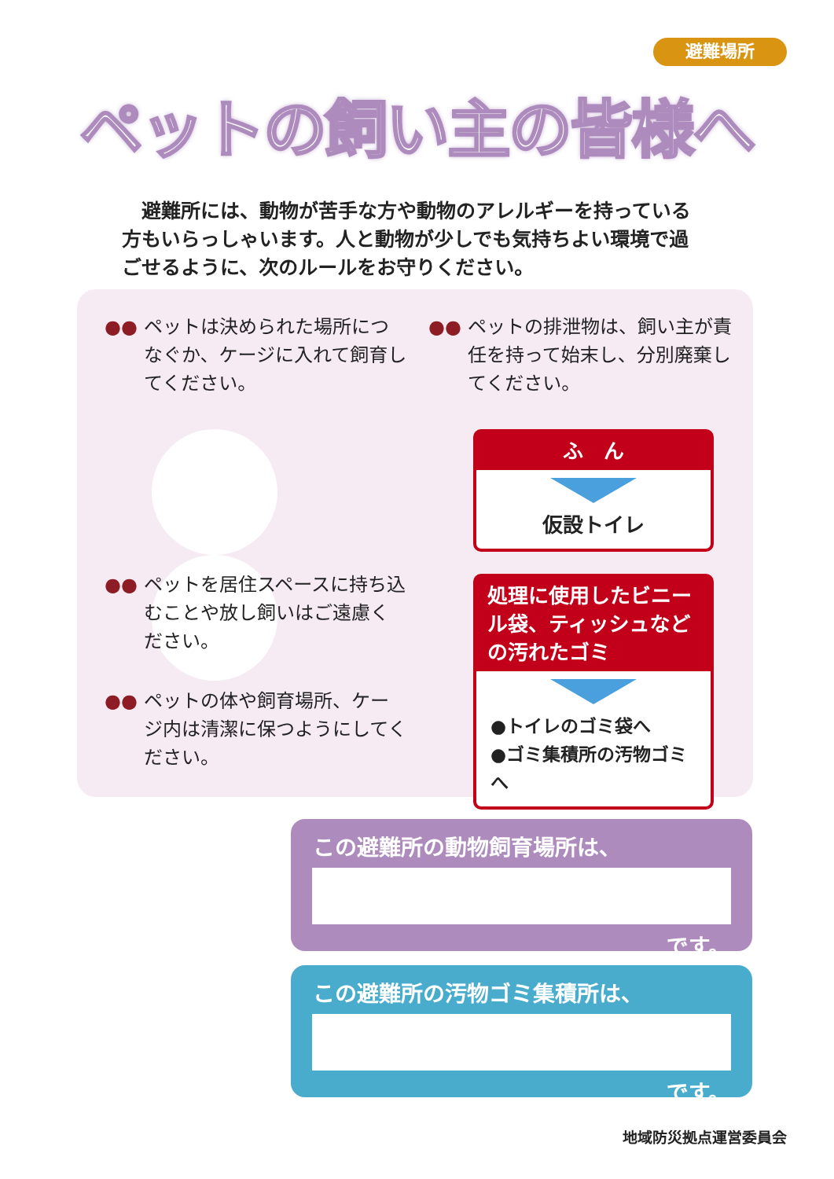避難場所
ペットの飼い主の皆様へ
　避難所には、動物が苦手な方や動物のアレルギーを持っている方もいらっしゃいます。人と動物が少しでも気持ちよい環境で過ごせるように、次のルールをお守りください。
●● ペットは決められた場所につなぐか、ケージに入れて飼育してください。
●● ペットを居住スペースに持ち込むことや放し飼いはご遠慮ください。
●● ペットの体や飼育場所、ケージ内は清潔に保つようにしてください。
●● ペットの排泄物は、飼い主が責任を持って始末し、分別廃棄してください。
ふ　ん
仮設トイレ
処理に使用したビニール袋、ティッシュなどの汚れたゴミ
●トイレのゴミ袋へ
●ゴミ集積所の汚物ゴミへ
この避難所の動物飼育場所は、
です。
この避難所の汚物ゴミ集積所は、
です。
地域防災拠点運営委員会